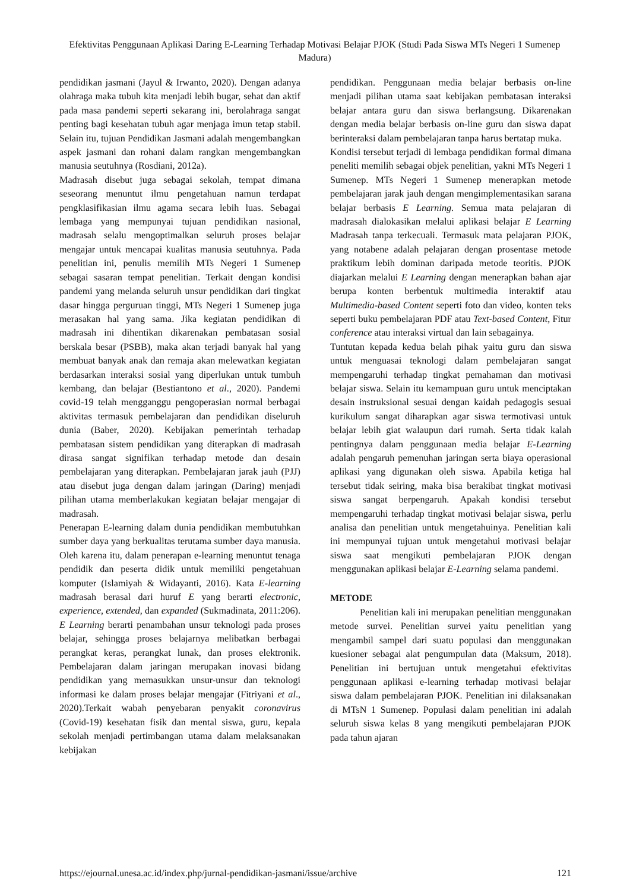Efektivitas Penggunaan Aplikasi Daring E-Learning Terhadap Motivasi Belajar PJOK (Studi Pada Siswa MTs Negeri 1 Sumenep Madura)
pendidikan jasmani (Jayul & Irwanto, 2020). Dengan adanya olahraga maka tubuh kita menjadi lebih bugar, sehat dan aktif pada masa pandemi seperti sekarang ini, berolahraga sangat penting bagi kesehatan tubuh agar menjaga imun tetap stabil. Selain itu, tujuan Pendidikan Jasmani adalah mengembangkan aspek jasmani dan rohani dalam rangkan mengembangkan manusia seutuhnya (Rosdiani, 2012a).
Madrasah disebut juga sebagai sekolah, tempat dimana seseorang menuntut ilmu pengetahuan namun terdapat pengklasifikasian ilmu agama secara lebih luas. Sebagai lembaga yang mempunyai tujuan pendidikan nasional, madrasah selalu mengoptimalkan seluruh proses belajar mengajar untuk mencapai kualitas manusia seutuhnya. Pada penelitian ini, penulis memilih MTs Negeri 1 Sumenep sebagai sasaran tempat penelitian. Terkait dengan kondisi pandemi yang melanda seluruh unsur pendidikan dari tingkat dasar hingga perguruan tinggi, MTs Negeri 1 Sumenep juga merasakan hal yang sama. Jika kegiatan pendidikan di madrasah ini dihentikan dikarenakan pembatasan sosial berskala besar (PSBB), maka akan terjadi banyak hal yang membuat banyak anak dan remaja akan melewatkan kegiatan berdasarkan interaksi sosial yang diperlukan untuk tumbuh kembang, dan belajar (Bestiantono et al., 2020). Pandemi covid-19 telah mengganggu pengoperasian normal berbagai aktivitas termasuk pembelajaran dan pendidikan diseluruh dunia (Baber, 2020). Kebijakan pemerintah terhadap pembatasan sistem pendidikan yang diterapkan di madrasah dirasa sangat signifikan terhadap metode dan desain pembelajaran yang diterapkan. Pembelajaran jarak jauh (PJJ) atau disebut juga dengan dalam jaringan (Daring) menjadi pilihan utama memberlakukan kegiatan belajar mengajar di madrasah.
Penerapan E-learning dalam dunia pendidikan membutuhkan sumber daya yang berkualitas terutama sumber daya manusia. Oleh karena itu, dalam penerapan e-learning menuntut tenaga pendidik dan peserta didik untuk memiliki pengetahuan komputer (Islamiyah & Widayanti, 2016). Kata E-learning madrasah berasal dari huruf E yang berarti electronic, experience, extended, dan expanded (Sukmadinata, 2011:206). E Learning berarti penambahan unsur teknologi pada proses belajar, sehingga proses belajarnya melibatkan berbagai perangkat keras, perangkat lunak, dan proses elektronik. Pembelajaran dalam jaringan merupakan inovasi bidang pendidikan yang memasukkan unsur-unsur dan teknologi informasi ke dalam proses belajar mengajar (Fitriyani et al., 2020).Terkait wabah penyebaran penyakit coronavirus (Covid-19) kesehatan fisik dan mental siswa, guru, kepala sekolah menjadi pertimbangan utama dalam melaksanakan kebijakan
pendidikan. Penggunaan media belajar berbasis on-line menjadi pilihan utama saat kebijakan pembatasan interaksi belajar antara guru dan siswa berlangsung. Dikarenakan dengan media belajar berbasis on-line guru dan siswa dapat berinteraksi dalam pembelajaran tanpa harus bertatap muka.
Kondisi tersebut terjadi di lembaga pendidikan formal dimana peneliti memilih sebagai objek penelitian, yakni MTs Negeri 1 Sumenep. MTs Negeri 1 Sumenep menerapkan metode pembelajaran jarak jauh dengan mengimplementasikan sarana belajar berbasis E Learning. Semua mata pelajaran di madrasah dialokasikan melalui aplikasi belajar E Learning Madrasah tanpa terkecuali. Termasuk mata pelajaran PJOK, yang notabene adalah pelajaran dengan prosentase metode praktikum lebih dominan daripada metode teoritis. PJOK diajarkan melalui E Learning dengan menerapkan bahan ajar berupa konten berbentuk multimedia interaktif atau Multimedia-based Content seperti foto dan video, konten teks seperti buku pembelajaran PDF atau Text-based Content, Fitur conference atau interaksi virtual dan lain sebagainya.
Tuntutan kepada kedua belah pihak yaitu guru dan siswa untuk menguasai teknologi dalam pembelajaran sangat mempengaruhi terhadap tingkat pemahaman dan motivasi belajar siswa. Selain itu kemampuan guru untuk menciptakan desain instruksional sesuai dengan kaidah pedagogis sesuai kurikulum sangat diharapkan agar siswa termotivasi untuk belajar lebih giat walaupun dari rumah. Serta tidak kalah pentingnya dalam penggunaan media belajar E-Learning adalah pengaruh pemenuhan jaringan serta biaya operasional aplikasi yang digunakan oleh siswa. Apabila ketiga hal tersebut tidak seiring, maka bisa berakibat tingkat motivasi siswa sangat berpengaruh. Apakah kondisi tersebut mempengaruhi terhadap tingkat motivasi belajar siswa, perlu analisa dan penelitian untuk mengetahuinya. Penelitian kali ini mempunyai tujuan untuk mengetahui motivasi belajar siswa saat mengikuti pembelajaran PJOK dengan menggunakan aplikasi belajar E-Learning selama pandemi.
METODE
Penelitian kali ini merupakan penelitian menggunakan metode survei. Penelitian survei yaitu penelitian yang mengambil sampel dari suatu populasi dan menggunakan kuesioner sebagai alat pengumpulan data (Maksum, 2018). Penelitian ini bertujuan untuk mengetahui efektivitas penggunaan aplikasi e-learning terhadap motivasi belajar siswa dalam pembelajaran PJOK. Penelitian ini dilaksanakan di MTsN 1 Sumenep. Populasi dalam penelitian ini adalah seluruh siswa kelas 8 yang mengikuti pembelajaran PJOK pada tahun ajaran
https://ejournal.unesa.ac.id/index.php/jurnal-pendidikan-jasmani/issue/archive 121